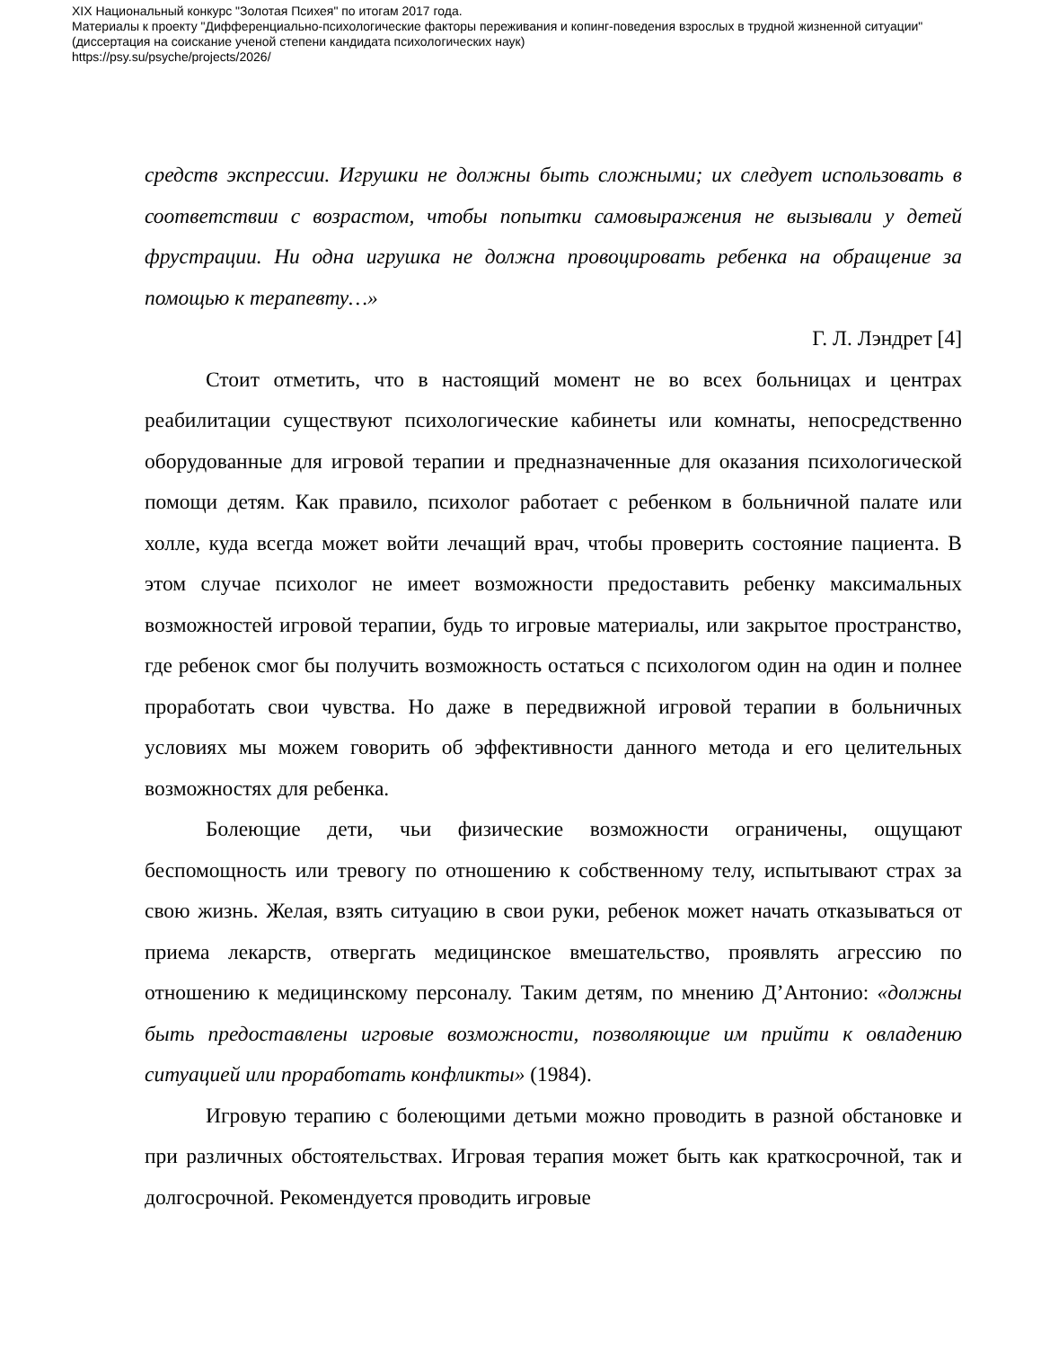XIX Национальный конкурс "Золотая Психея" по итогам 2017 года.
Материалы к проекту "Дифференциально-психологические факторы переживания и копинг-поведения взрослых в трудной жизненной ситуации"
(диссертация на соискание ученой степени кандидата психологических наук)
https://psy.su/psyche/projects/2026/
средств экспрессии. Игрушки не должны быть сложными; их следует использовать в соответствии с возрастом, чтобы попытки самовыражения не вызывали у детей фрустрации. Ни одна игрушка не должна провоцировать ребенка на обращение за помощью к терапевту…»
Г. Л. Лэндрет [4]
Стоит отметить, что в настоящий момент не во всех больницах и центрах реабилитации существуют психологические кабинеты или комнаты, непосредственно оборудованные для игровой терапии и предназначенные для оказания психологической помощи детям. Как правило, психолог работает с ребенком в больничной палате или холле, куда всегда может войти лечащий врач, чтобы проверить состояние пациента. В этом случае психолог не имеет возможности предоставить ребенку максимальных возможностей игровой терапии, будь то игровые материалы, или закрытое пространство, где ребенок смог бы получить возможность остаться с психологом один на один и полнее проработать свои чувства. Но даже в передвижной игровой терапии в больничных условиях мы можем говорить об эффективности данного метода и его целительных возможностях для ребенка.
Болеющие дети, чьи физические возможности ограничены, ощущают беспомощность или тревогу по отношению к собственному телу, испытывают страх за свою жизнь. Желая, взять ситуацию в свои руки, ребенок может начать отказываться от приема лекарств, отвергать медицинское вмешательство, проявлять агрессию по отношению к медицинскому персоналу. Таким детям, по мнению Д’Антонио: «должны быть предоставлены игровые возможности, позволяющие им прийти к овладению ситуацией или проработать конфликты» (1984).
Игровую терапию с болеющими детьми можно проводить в разной обстановке и при различных обстоятельствах. Игровая терапия может быть как краткосрочной, так и долгосрочной. Рекомендуется проводить игровые